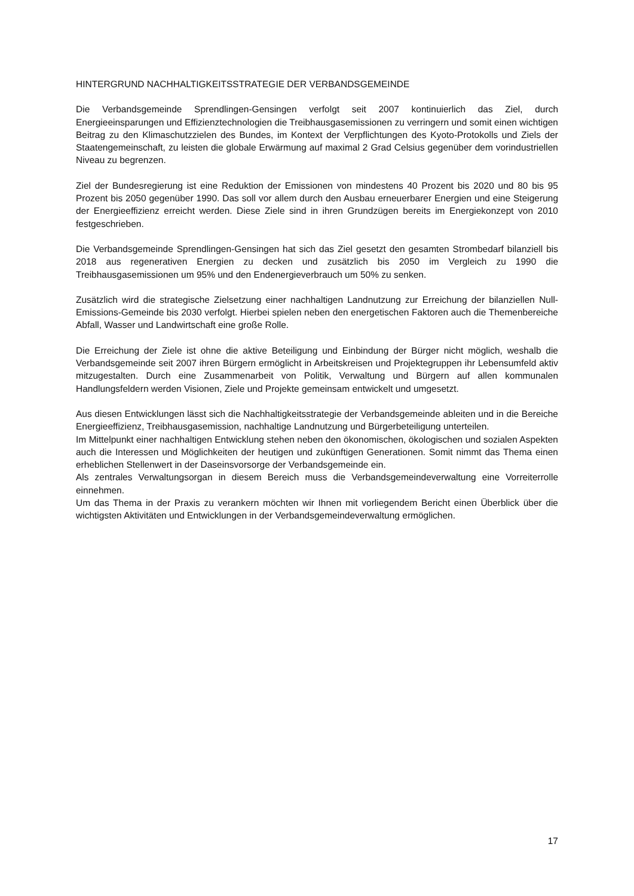HINTERGRUND NACHHALTIGKEITSSTRATEGIE DER VERBANDSGEMEINDE
Die Verbandsgemeinde Sprendlingen-Gensingen verfolgt seit 2007 kontinuierlich das Ziel, durch Energieeinsparungen und Effizienztechnologien die Treibhausgasemissionen zu verringern und somit einen wichtigen Beitrag zu den Klimaschutzzielen des Bundes, im Kontext der Verpflichtungen des Kyoto-Protokolls und Ziels der Staatengemeinschaft, zu leisten die globale Erwärmung auf maximal 2 Grad Celsius gegenüber dem vorindustriellen Niveau zu begrenzen.
Ziel der Bundesregierung ist eine Reduktion der Emissionen von mindestens 40 Prozent bis 2020 und 80 bis 95 Prozent bis 2050 gegenüber 1990. Das soll vor allem durch den Ausbau erneuerbarer Energien und eine Steigerung der Energieeffizienz erreicht werden. Diese Ziele sind in ihren Grundzügen bereits im Energiekonzept von 2010 festgeschrieben.
Die Verbandsgemeinde Sprendlingen-Gensingen hat sich das Ziel gesetzt den gesamten Strombedarf bilanziell bis 2018 aus regenerativen Energien zu decken und zusätzlich bis 2050 im Vergleich zu 1990 die Treibhausgasemissionen um 95% und den Endenergieverbrauch um 50% zu senken.
Zusätzlich wird die strategische Zielsetzung einer nachhaltigen Landnutzung zur Erreichung der bilanziellen Null-Emissions-Gemeinde bis 2030 verfolgt. Hierbei spielen neben den energetischen Faktoren auch die Themenbereiche Abfall, Wasser und Landwirtschaft eine große Rolle.
Die Erreichung der Ziele ist ohne die aktive Beteiligung und Einbindung der Bürger nicht möglich, weshalb die Verbandsgemeinde seit 2007 ihren Bürgern ermöglicht in Arbeitskreisen und Projektegruppen ihr Lebensumfeld aktiv mitzugestalten. Durch eine Zusammenarbeit von Politik, Verwaltung und Bürgern auf allen kommunalen Handlungsfeldern werden Visionen, Ziele und Projekte gemeinsam entwickelt und umgesetzt.
Aus diesen Entwicklungen lässt sich die Nachhaltigkeitsstrategie der Verbandsgemeinde ableiten und in die Bereiche Energieeffizienz, Treibhausgasemission, nachhaltige Landnutzung und Bürgerbeteiligung unterteilen.
Im Mittelpunkt einer nachhaltigen Entwicklung stehen neben den ökonomischen, ökologischen und sozialen Aspekten auch die Interessen und Möglichkeiten der heutigen und zukünftigen Generationen. Somit nimmt das Thema einen erheblichen Stellenwert in der Daseinsvorsorge der Verbandsgemeinde ein.
Als zentrales Verwaltungsorgan in diesem Bereich muss die Verbandsgemeindeverwaltung eine Vorreiterrolle einnehmen.
Um das Thema in der Praxis zu verankern möchten wir Ihnen mit vorliegendem Bericht einen Überblick über die wichtigsten Aktivitäten und Entwicklungen in der Verbandsgemeindeverwaltung ermöglichen.
17